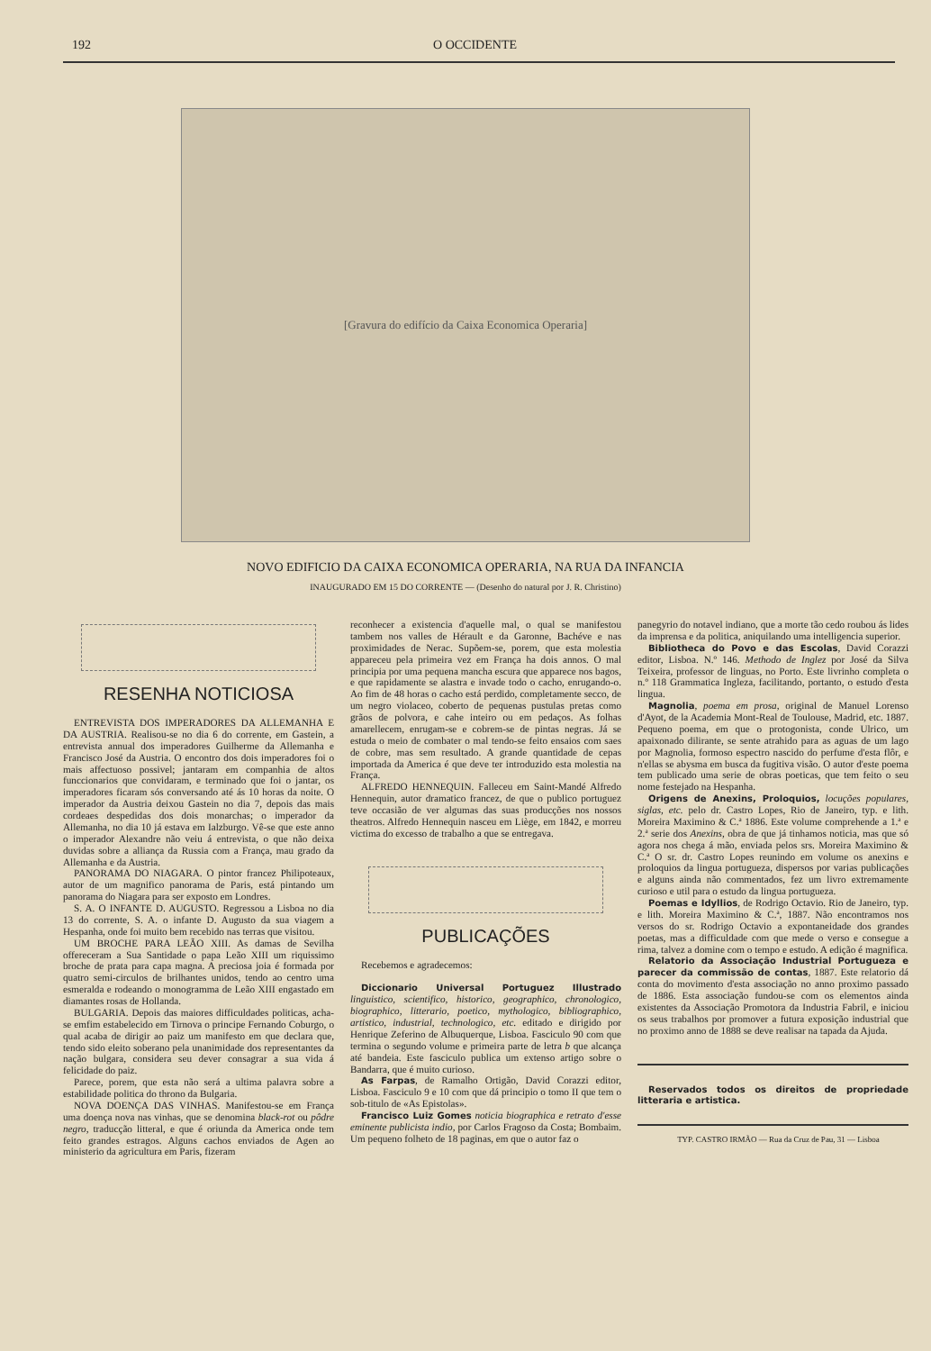192 O OCCIDENTE
[Gravura do edifício da Caixa Economica Operaria]
NOVO EDIFICIO DA CAIXA ECONOMICA OPERARIA, NA RUA DA INFANCIA
INAUGURADO EM 15 DO CORRENTE — (Desenho do natural por J. R. Christino)
RESENHA NOTICIOSA
ENTREVISTA DOS IMPERADORES DA ALLEMANHA E DA AUSTRIA. Realisou-se no dia 6 do corrente, em Gastein, a entrevista annual dos imperadores Guilherme da Allemanha e Francisco José da Austria. O encontro dos dois imperadores foi o mais affectuoso possivel; jantaram em companhia de altos funccionarios que convidaram, e terminado que foi o jantar, os imperadores ficaram sós conversando até ás 10 horas da noite. O imperador da Austria deixou Gastein no dia 7, depois das mais cordeaes despedidas dos dois monarchas; o imperador da Allemanha, no dia 10 já estava em Ialzburgo. Vê-se que este anno o imperador Alexandre não veiu á entrevista, o que não deixa duvidas sobre a alliança da Russia com a França, mau grado da Allemanha e da Austria.
PANORAMA DO NIAGARA. O pintor francez Philipoteaux, autor de um magnifico panorama de Paris, está pintando um panorama do Niagara para ser exposto em Londres.
S. A. O INFANTE D. AUGUSTO. Regressou a Lisboa no dia 13 do corrente, S. A. o infante D. Augusto da sua viagem a Hespanha, onde foi muito bem recebido nas terras que visitou.
UM BROCHE PARA LEÃO XIII. As damas de Sevilha offereceram a Sua Santidade o papa Leão XIII um riquissimo broche de prata para capa magna. A preciosa joia é formada por quatro semi-circulos de brilhantes unidos, tendo ao centro uma esmeralda e rodeando o monogramma de Leão XIII engastado em diamantes rosas de Hollanda.
BULGARIA. Depois das maiores difficuldades politicas, acha-se emfim estabelecido em Tirnova o principe Fernando Coburgo, o qual acaba de dirigir ao paiz um manifesto em que declara que, tendo sido eleito soberano pela unanimidade dos representantes da nação bulgara, considera seu dever consagrar a sua vida á felicidade do paiz.
Parece, porem, que esta não será a ultima palavra sobre a estabilidade politica do throno da Bulgaria.
NOVA DOENÇA DAS VINHAS. Manifestou-se em França uma doença nova nas vinhas, que se denomina black-rot ou pôdre negro, traducção litteral, e que é oriunda da America onde tem feito grandes estragos. Alguns cachos enviados de Agen ao ministerio da agricultura em Paris, fizeram
reconhecer a existencia d'aquelle mal, o qual se manifestou tambem nos valles de Hérault e da Garonne, Bachéve e nas proximidades de Nerac. Supõem-se, porem, que esta molestia appareceu pela primeira vez em França ha dois annos. O mal principia por uma pequena mancha escura que apparece nos bagos, e que rapidamente se alastra e invade todo o cacho, enrugando-o. Ao fim de 48 horas o cacho está perdido, completamente secco, de um negro violaceo, coberto de pequenas pustulas pretas como grãos de polvora, e cahe inteiro ou em pedaços. As folhas amarellecem, enrugam-se e cobrem-se de pintas negras. Já se estuda o meio de combater o mal tendo-se feito ensaios com saes de cobre, mas sem resultado. A grande quantidade de cepas importada da America é que deve ter introduzido esta molestia na França.
ALFREDO HENNEQUIN. Falleceu em Saint-Mandé Alfredo Hennequin, autor dramatico francez, de que o publico portuguez teve occasião de ver algumas das suas producções nos nossos theatros. Alfredo Hennequin nasceu em Liège, em 1842, e morreu victima do excesso de trabalho a que se entregava.
PUBLICAÇÕES
Recebemos e agradecemos:
Diccionario Universal Portuguez Illustrado linguistico, scientifico, historico, geographico, chronologico, biographico, litterario, poetico, mythologico, bibliographico, artistico, industrial, technologico, etc. editado e dirigido por Henrique Zeferino de Albuquerque, Lisboa. Fasciculo 90 com que termina o segundo volume e primeira parte de letra b que alcança até bandeia. Este fasciculo publica um extenso artigo sobre o Bandarra, que é muito curioso.
As Farpas, de Ramalho Ortigão, David Corazzi editor, Lisboa. Fasciculo 9 e 10 com que dá principio o tomo II que tem o sob-titulo de «As Epistolas».
Francisco Luiz Gomes noticia biographica e retrato d'esse eminente publicista indio, por Carlos Fragoso da Costa; Bombaim. Um pequeno folheto de 18 paginas, em que o autor faz o
panegyrio do notavel indiano, que a morte tão cedo roubou ás lides da imprensa e da politica, aniquilando uma intelligencia superior.
Bibliotheca do Povo e das Escolas, David Corazzi editor, Lisboa. N.º 146. Methodo de Inglez por José da Silva Teixeira, professor de linguas, no Porto. Este livrinho completa o n.º 118 Grammatica Ingleza, facilitando, portanto, o estudo d'esta lingua.
Magnolia, poema em prosa, original de Manuel Lorenso d'Ayot, de la Academia Mont-Real de Toulouse, Madrid, etc. 1887. Pequeno poema, em que o protogonista, conde Ulrico, um apaixonado dilirante, se sente atrahido para as aguas de um lago por Magnolia, formoso espectro nascido do perfume d'esta flôr, e n'ellas se abysma em busca da fugitiva visão. O autor d'este poema tem publicado uma serie de obras poeticas, que tem feito o seu nome festejado na Hespanha.
Origens de Anexins, Proloquios, locuções populares, siglas, etc. pelo dr. Castro Lopes, Rio de Janeiro, typ. e lith. Moreira Maximino & C.ª 1886. Este volume comprehende a 1.ª e 2.ª serie dos Anexins, obra de que já tinhamos noticia, mas que só agora nos chega á mão, enviada pelos srs. Moreira Maximino & C.ª O sr. dr. Castro Lopes reunindo em volume os anexins e proloquios da lingua portugueza, dispersos por varias publicações e alguns ainda não commentados, fez um livro extremamente curioso e util para o estudo da lingua portugueza.
Poemas e Idyllios, de Rodrigo Octavio. Rio de Janeiro, typ. e lith. Moreira Maximino & C.ª, 1887. Não encontramos nos versos do sr. Rodrigo Octavio a expontaneidade dos grandes poetas, mas a difficuldade com que mede o verso e consegue a rima, talvez a domine com o tempo e estudo. A edição é magnifica.
Relatorio da Associação Industrial Portugueza e parecer da commissão de contas, 1887. Este relatorio dá conta do movimento d'esta associação no anno proximo passado de 1886. Esta associação fundou-se com os elementos ainda existentes da Associação Promotora da Industria Fabril, e iniciou os seus trabalhos por promover a futura exposição industrial que no proximo anno de 1888 se deve realisar na tapada da Ajuda.
Reservados todos os direitos de propriedade litteraria e artistica.
TYP. CASTRO IRMÃO — Rua da Cruz de Pau, 31 — Lisboa